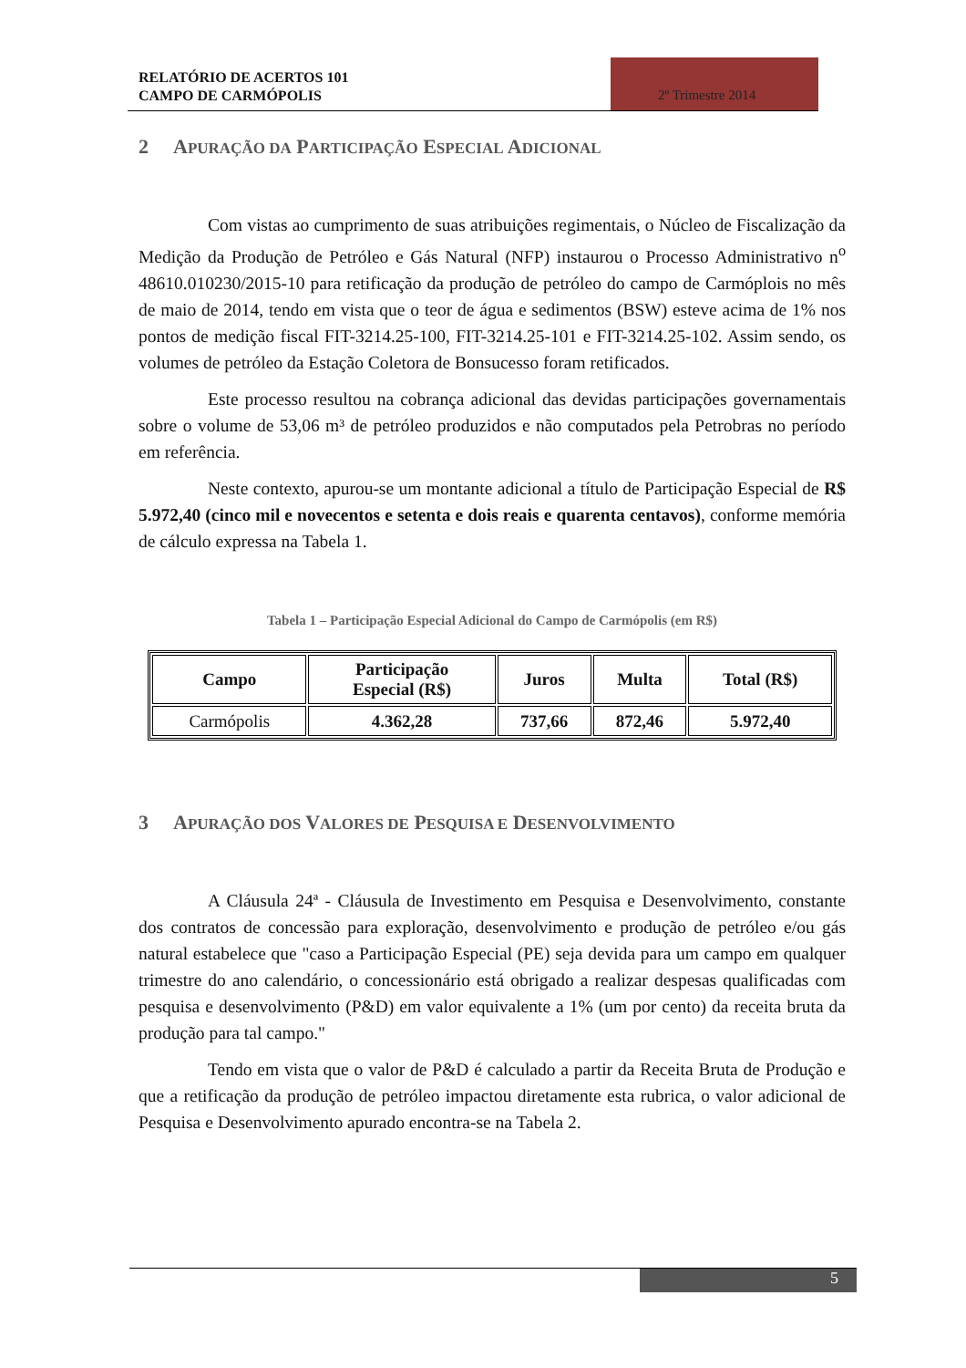RELATÓRIO DE ACERTOS 101
CAMPO DE CARMÓPOLIS
2º Trimestre 2014
2 APURAÇÃO DA PARTICIPAÇÃO ESPECIAL ADICIONAL
Com vistas ao cumprimento de suas atribuições regimentais, o Núcleo de Fiscalização da Medição da Produção de Petróleo e Gás Natural (NFP) instaurou o Processo Administrativo n<sup>o</sup> 48610.010230/2015-10 para retificação da produção de petróleo do campo de Carmóplois no mês de maio de 2014, tendo em vista que o teor de água e sedimentos (BSW) esteve acima de 1% nos pontos de medição fiscal FIT-3214.25-100, FIT-3214.25-101 e FIT-3214.25-102. Assim sendo, os volumes de petróleo da Estação Coletora de Bonsucesso foram retificados.
Este processo resultou na cobrança adicional das devidas participações governamentais sobre o volume de 53,06 m³ de petróleo produzidos e não computados pela Petrobras no período em referência.
Neste contexto, apurou-se um montante adicional a título de Participação Especial de R$ 5.972,40 (cinco mil e novecentos e setenta e dois reais e quarenta centavos), conforme memória de cálculo expressa na Tabela 1.
Tabela 1 – Participação Especial Adicional do Campo de Carmópolis (em R$)
| Campo | Participação Especial (R$) | Juros | Multa | Total (R$) |
| --- | --- | --- | --- | --- |
| Carmópolis | 4.362,28 | 737,66 | 872,46 | 5.972,40 |
3 APURAÇÃO DOS VALORES DE PESQUISA E DESENVOLVIMENTO
A Cláusula 24ª - Cláusula de Investimento em Pesquisa e Desenvolvimento, constante dos contratos de concessão para exploração, desenvolvimento e produção de petróleo e/ou gás natural estabelece que "caso a Participação Especial (PE) seja devida para um campo em qualquer trimestre do ano calendário, o concessionário está obrigado a realizar despesas qualificadas com pesquisa e desenvolvimento (P&D) em valor equivalente a 1% (um por cento) da receita bruta da produção para tal campo."
Tendo em vista que o valor de P&D é calculado a partir da Receita Bruta de Produção e que a retificação da produção de petróleo impactou diretamente esta rubrica, o valor adicional de Pesquisa e Desenvolvimento apurado encontra-se na Tabela 2.
5